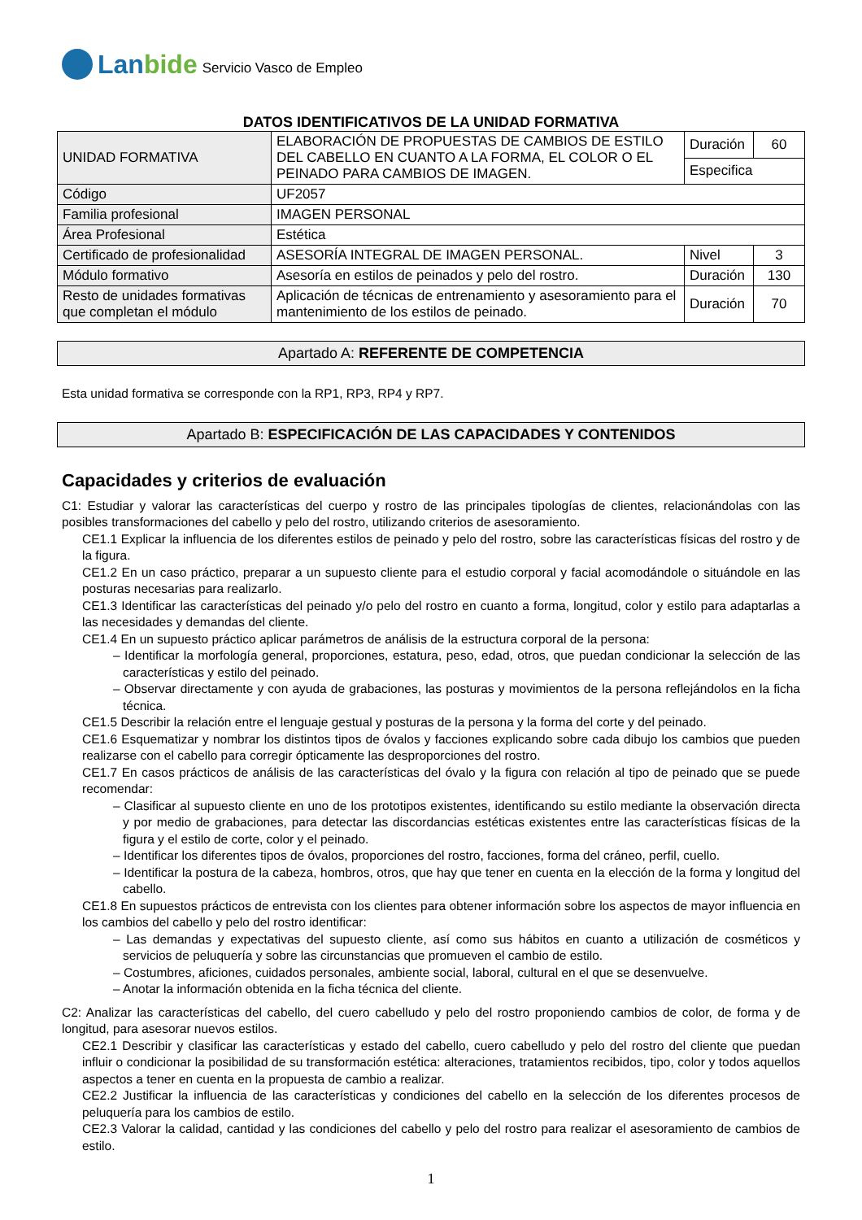Lanbide
Servicio Vasco de Empleo
DATOS IDENTIFICATIVOS DE LA UNIDAD FORMATIVA
| UNIDAD FORMATIVA | ELABORACIÓN DE PROPUESTAS DE CAMBIOS DE ESTILO DEL CABELLO EN CUANTO A LA FORMA, EL COLOR O EL PEINADO PARA CAMBIOS DE IMAGEN. | Duración | 60 |
| | | Especifica | |
| Código | UF2057 | | |
| Familia profesional | IMAGEN PERSONAL | | |
| Área Profesional | Estética | | |
| Certificado de profesionalidad | ASESORÍA INTEGRAL DE IMAGEN PERSONAL. | Nivel | 3 |
| Módulo formativo | Asesoría en estilos de peinados y pelo del rostro. | Duración | 130 |
| Resto de unidades formativas que completan el módulo | Aplicación de técnicas de entrenamiento y asesoramiento para el mantenimiento de los estilos de peinado. | Duración | 70 |
Apartado A: REFERENTE DE COMPETENCIA
Esta unidad formativa se corresponde con la RP1, RP3, RP4 y RP7.
Apartado B: ESPECIFICACIÓN DE LAS CAPACIDADES Y CONTENIDOS
Capacidades y criterios de evaluación
C1: Estudiar y valorar las características del cuerpo y rostro de las principales tipologías de clientes, relacionándolas con las posibles transformaciones del cabello y pelo del rostro, utilizando criterios de asesoramiento.
CE1.1 Explicar la influencia de los diferentes estilos de peinado y pelo del rostro, sobre las características físicas del rostro y de la figura.
CE1.2 En un caso práctico, preparar a un supuesto cliente para el estudio corporal y facial acomodándole o situándole en las posturas necesarias para realizarlo.
CE1.3 Identificar las características del peinado y/o pelo del rostro en cuanto a forma, longitud, color y estilo para adaptarlas a las necesidades y demandas del cliente.
CE1.4 En un supuesto práctico aplicar parámetros de análisis de la estructura corporal de la persona:
– Identificar la morfología general, proporciones, estatura, peso, edad, otros, que puedan condicionar la selección de las características y estilo del peinado.
– Observar directamente y con ayuda de grabaciones, las posturas y movimientos de la persona reflejándolos en la ficha técnica.
CE1.5 Describir la relación entre el lenguaje gestual y posturas de la persona y la forma del corte y del peinado.
CE1.6 Esquematizar y nombrar los distintos tipos de óvalos y facciones explicando sobre cada dibujo los cambios que pueden realizarse con el cabello para corregir ópticamente las desproporciones del rostro.
CE1.7 En casos prácticos de análisis de las características del óvalo y la figura con relación al tipo de peinado que se puede recomendar:
– Clasificar al supuesto cliente en uno de los prototipos existentes, identificando su estilo mediante la observación directa y por medio de grabaciones, para detectar las discordancias estéticas existentes entre las características físicas de la figura y el estilo de corte, color y el peinado.
– Identificar los diferentes tipos de óvalos, proporciones del rostro, facciones, forma del cráneo, perfil, cuello.
– Identificar la postura de la cabeza, hombros, otros, que hay que tener en cuenta en la elección de la forma y longitud del cabello.
CE1.8 En supuestos prácticos de entrevista con los clientes para obtener información sobre los aspectos de mayor influencia en los cambios del cabello y pelo del rostro identificar:
– Las demandas y expectativas del supuesto cliente, así como sus hábitos en cuanto a utilización de cosméticos y servicios de peluquería y sobre las circunstancias que promueven el cambio de estilo.
– Costumbres, aficiones, cuidados personales, ambiente social, laboral, cultural en el que se desenvuelve.
– Anotar la información obtenida en la ficha técnica del cliente.
C2: Analizar las características del cabello, del cuero cabelludo y pelo del rostro proponiendo cambios de color, de forma y de longitud, para asesorar nuevos estilos.
CE2.1 Describir y clasificar las características y estado del cabello, cuero cabelludo y pelo del rostro del cliente que puedan influir o condicionar la posibilidad de su transformación estética: alteraciones, tratamientos recibidos, tipo, color y todos aquellos aspectos a tener en cuenta en la propuesta de cambio a realizar.
CE2.2 Justificar la influencia de las características y condiciones del cabello en la selección de los diferentes procesos de peluquería para los cambios de estilo.
CE2.3 Valorar la calidad, cantidad y las condiciones del cabello y pelo del rostro para realizar el asesoramiento de cambios de estilo.
1